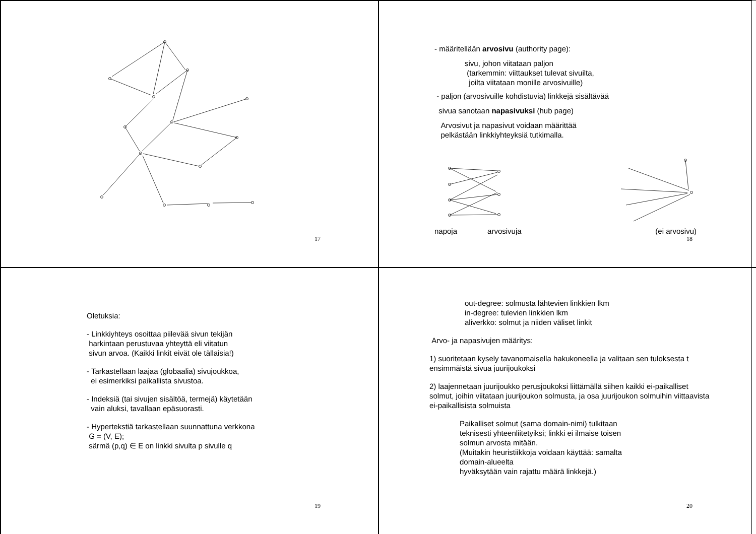17
- määritellään arvosivu (authority page):
sivu, johon viitataan paljon
(tarkemmin: viittaukset tulevat sivuilta,
joilta viitataan monille arvosivuille)
- paljon (arvosivuille kohdistuvia) linkkejä sisältävää
sivua sanotaan napasivuksi (hub page)
Arvosivut ja napasivut voidaan määrittää
pelkästään linkkiyhteyksiä tutkimalla.
napoja arvosivuja (ei arvosivu)
18
Oletuksia:
- Linkkiyhteys osoittaa piilevää sivun tekijän
harkintaan perustuvaa yhteyttä eli viitatun
sivun arvoa. (Kaikki linkit eivät ole tällaisia!)
- Tarkastellaan laajaa (globaalia) sivujoukkoa,
ei esimerkiksi paikallista sivustoa.
- Indeksiä (tai sivujen sisältöä, termejä) käytetään
vain aluksi, tavallaan epäsuorasti.
- Hypertekstiä tarkastellaan suunnattuna verkkona
G = (V, E);
särmä (p,q) ∈ E on linkki sivulta p sivulle q
19
out-degree: solmusta lähtevien linkkien lkm
in-degree: tulevien linkkien lkm
aliverkko: solmut ja niiden väliset linkit
Arvo- ja napasivujen määritys:
1) suoritetaan kysely tavanomaisella hakukoneella ja valitaan sen tuloksesta t ensimmäistä sivua juurijoukoksi
2) laajennetaan juurijoukko perusjoukoksi liittämällä siihen kaikki ei-paikalliset solmut, joihin viitataan juurijoukon solmusta, ja osa juurijoukon solmuihin viittaavista ei-paikallisista solmuista
Paikalliset solmut (sama domain-nimi) tulkitaan
teknisesti yhteenliitetyiksi; linkki ei ilmaise toisen
solmun arvosta mitään.
(Muitakin heuristiikkoja voidaan käyttää: samalta
domain-alueelta
hyväksytään vain rajattu määrä linkkejä.)
20